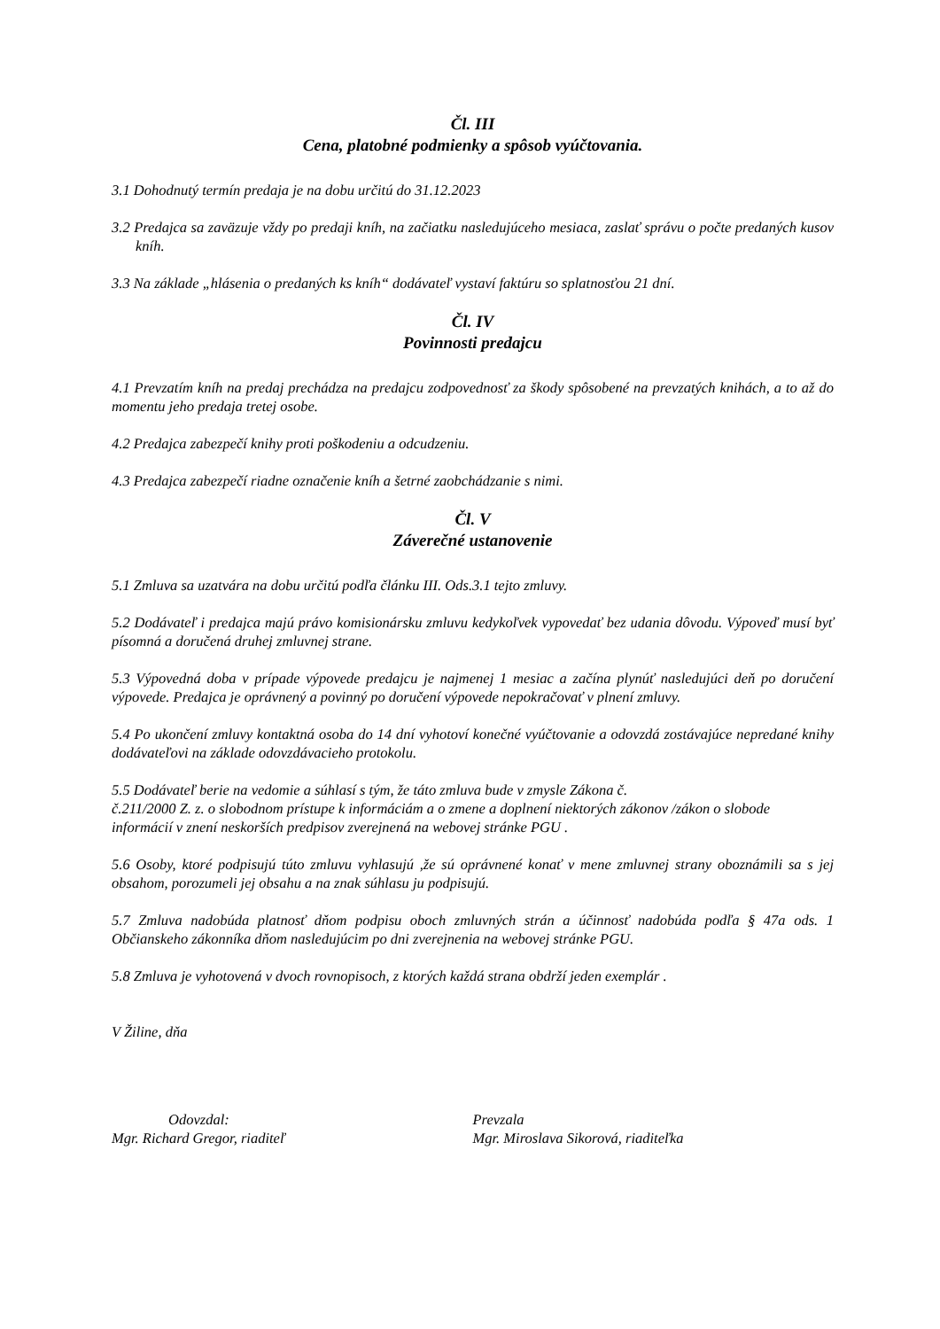Čl. III
Cena, platobné podmienky a spôsob vyúčtovania.
3.1 Dohodnutý termín predaja je na dobu určitú do 31.12.2023
3.2 Predajca sa zaväzuje vždy po predaji kníh, na začiatku nasledujúceho mesiaca, zaslať správu o počte predaných kusov kníh.
3.3 Na základe „hlásenia o predaných ks kníh“ dodávateľ vystaví faktúru so splatnosťou 21 dní.
Čl. IV
Povinnosti predajcu
4.1 Prevzatím kníh na predaj prechádza na predajcu zodpovednosť za škody spôsobené na prevzatých knihách, a to až do momentu jeho predaja tretej osobe.
4.2 Predajca zabezpečí knihy proti poškodeniu a odcudzeniu.
4.3 Predajca zabezpečí riadne označenie kníh a šetrné zaobchádzanie s nimi.
Čl. V
Záverečné ustanovenie
5.1 Zmluva sa uzatvára na dobu určitú podľa článku III. Ods.3.1 tejto zmluvy.
5.2 Dodávateľ i predajca majú právo komisionársku zmluvu kedykoľvek vypovedať bez udania dôvodu. Výpoveď musí byť písomná a doručená druhej zmluvnej strane.
5.3 Výpovedná doba v prípade výpovede predajcu je najmenej 1 mesiac a začína plynúť nasledujúci deň po doručení výpovede. Predajca je oprávnený a povinný po doručení výpovede nepokračovať v plnení zmluvy.
5.4 Po ukončení zmluvy kontaktná osoba do 14 dní vyhotoví konečné vyúčtovanie a odovzdá zostávajúce nepredané knihy dodávateľovi na základe odovzdávacieho protokolu.
5.5 Dodávateľ berie na vedomie a súhlasí s tým, že táto zmluva bude v zmysle Zákona č.
č.211/2000 Z. z. o slobodnom prístupe k informáciám a o zmene a doplnení niektorých zákonov /zákon o slobode informácií v znení neskorších predpisov zverejnená na webovej stránke PGU .
5.6 Osoby, ktoré podpisujú túto zmluvu vyhlasujú ,že sú oprávnené konať v mene zmluvnej strany oboznámili sa s jej obsahom, porozumeli jej obsahu a na znak súhlasu ju podpisujú.
5.7 Zmluva nadobúda platnosť dňom podpisu oboch zmluvných strán a účinnosť nadobúda podľa § 47a ods. 1 Občianskeho zákonníka dňom nasledujúcim po dni zverejnenia na webovej stránke PGU.
5.8 Zmluva je vyhotovená v dvoch rovnopisoch, z ktorých každá strana obdrží jeden exemplár .
V Žiline, dňa
Odovzdal:
Mgr. Richard Gregor, riaditeľ
Prevzala
Mgr. Miroslava Sikorová, riaditeľka